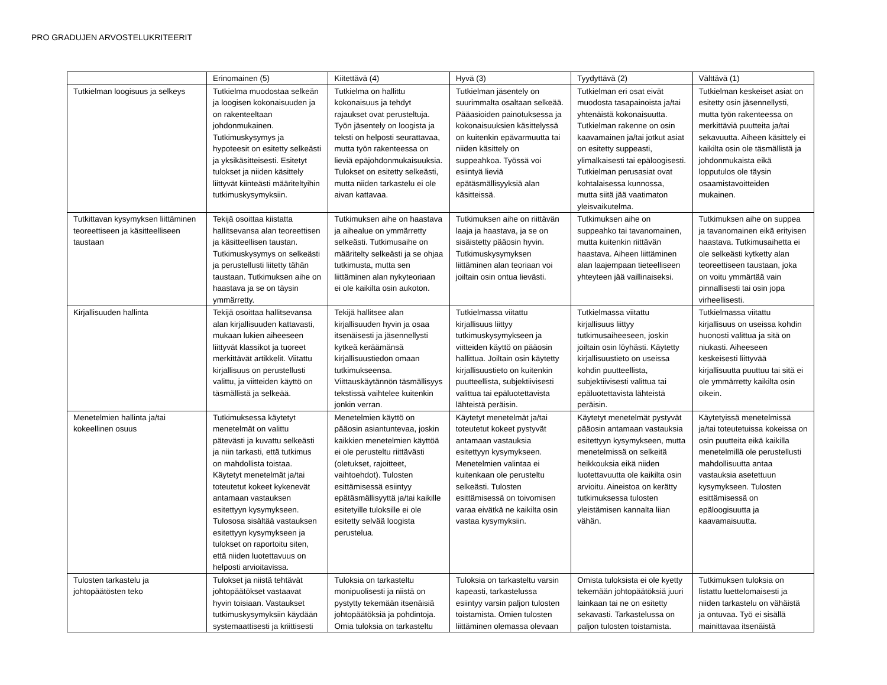PRO GRADUJEN ARVOSTELUKRITEERIT
| | Erinomainen (5) | Kiitettävä (4) | Hyvä (3) | Tyydyttävä (2) | Välttävä (1) |
| --- | --- | --- | --- | --- | --- |
| Tutkielman loogisuus ja selkeys | Tutkielma muodostaa selkeän ja loogisen kokonaisuuden ja on rakenteeltaan johdonmukainen. Tutkimuskysymys ja hypoteesit on esitetty selkeästi ja yksikäsitteisesti. Esitetyt tulokset ja niiden käsittely liittyvät kiinteästi määriteltyihin tutkimuskysymyksiin. | Tutkielma on hallittu kokonaisuus ja tehdyt rajaukset ovat perusteltuja. Työn jäsentely on loogista ja teksti on helposti seurattavaa, mutta työn rakenteessa on lieviä epäjohdonmukaisuuksia. Tulokset on esitetty selkeästi, mutta niiden tarkastelu ei ole aivan kattavaa. | Tutkielman jäsentely on suurimmalta osaltaan selkeää. Pääasioiden painotuksessa ja kokonaisuuksien käsittelyssä on kuitenkin epävarmuutta tai niiden käsittely on suppeahkoa. Työssä voi esiintyä lieviä epätäsmällisyyksiä alan käsitteissä. | Tutkielman eri osat eivät muodosta tasapainoista ja/tai yhtenäistä kokonaisuutta. Tutkielman rakenne on osin kaavamainen ja/tai jotkut asiat on esitetty suppeasti, ylimalkaisesti tai epäloogisesti. Tutkielman perusasiat ovat kohtalaisessa kunnossa, mutta siitä jää vaatimaton yleisvaikutelma. | Tutkielman keskeiset asiat on esitetty osin jäsennellysti, mutta työn rakenteessa on merkittäviä puutteita ja/tai sekavuutta. Aiheen käsittely ei kaikilta osin ole täsmällistä ja johdonmukaista eikä lopputulos ole täysin osaamistavoitteiden mukainen. |
| Tutkittavan kysymyksen liittäminen teoreettiseen ja käsitteelliseen taustaan | Tekijä osoittaa kiistatta hallitsevansa alan teoreettisen ja käsitteellisen taustan. Tutkimuskysymys on selkeästi ja perustellusti liitetty tähän taustaan. Tutkimuksen aihe on haastava ja se on täysin ymmärretty. | Tutkimuksen aihe on haastava ja aihealue on ymmärretty selkeästi. Tutkimusaihe on määritelty selkeästi ja se ohjaa tutkimusta, mutta sen liittäminen alan nykyteoriaan ei ole kaikilta osin aukoton. | Tutkimuksen aihe on riittävän laaja ja haastava, ja se on sisäistetty pääosin hyvin. Tutkimuskysymyksen liittäminen alan teoriaan voi joiltain osin ontua lievästi. | Tutkimuksen aihe on suppeahko tai tavanomainen, mutta kuitenkin riittävän haastava. Aiheen liittäminen alan laajempaan tieteelliseen yhteyteen jää vaillinaiseksi. | Tutkimuksen aihe on suppea ja tavanomainen eikä erityisen haastava. Tutkimusaihetta ei ole selkeästi kytketty alan teoreettiseen taustaan, joka on voitu ymmärtää vain pinnallisesti tai osin jopa virheellisesti. |
| Kirjallisuuden hallinta | Tekijä osoittaa hallitsevansa alan kirjallisuuden kattavasti, mukaan lukien aiheeseen liittyvät klassikot ja tuoreet merkittävät artikkelit. Viitattu kirjallisuus on perustellusti valittu, ja viitteiden käyttö on täsmällistä ja selkeää. | Tekijä hallitsee alan kirjallisuuden hyvin ja osaa itsenäisesti ja jäsennellysti kytkeä keräämänsä kirjallisuustiedon omaan tutkimukseensa. Viittauskäytännön täsmällisyys tekstissä vaihtelee kuitenkin jonkin verran. | Tutkielmassa viitattu kirjallisuus liittyy tutkimuskysymykseen ja viitteiden käyttö on pääosin hallittua. Joiltain osin käytetty kirjallisuustieto on kuitenkin puutteellista, subjektiivisesti valittua tai epäluotettavista lähteistä peräisin. | Tutkielmassa viitattu kirjallisuus liittyy tutkimusaiheeseen, joskin joiltain osin löyhästi. Käytetty kirjallisuustieto on useissa kohdin puutteellista, subjektiivisesti valittua tai epäluotettavista lähteistä peräisin. | Tutkielmassa viitattu kirjallisuus on useissa kohdin huonosti valittua ja sitä on niukasti. Aiheeseen keskeisesti liittyvää kirjallisuutta puuttuu tai sitä ei ole ymmärretty kaikilta osin oikein. |
| Menetelmien hallinta ja/tai kokeellinen osuus | Tutkimuksessa käytetyt menetelmät on valittu pätevästi ja kuvattu selkeästi ja niin tarkasti, että tutkimus on mahdollista toistaa. Käytetyt menetelmät ja/tai toteutetut kokeet kykenevät antamaan vastauksen esitettyyn kysymykseen. Tulososa sisältää vastauksen esitettyyn kysymykseen ja tulokset on raportoitu siten, että niiden luotettavuus on helposti arvioitavissa. | Menetelmien käyttö on pääosin asiantuntevaa, joskin kaikkien menetelmien käyttöä ei ole perusteltu riittävästi (oletukset, rajoitteet, vaihtoehdot). Tulosten esittämisessä esiintyy epätäsmällisyyttä ja/tai kaikille esitetyille tuloksille ei ole esitetty selvää loogista perustelua. | Käytetyt menetelmät ja/tai toteutetut kokeet pystyvät antamaan vastauksia esitettyyn kysymykseen. Menetelmien valintaa ei kuitenkaan ole perusteltu selkeästi. Tulosten esittämisessä on toivomisen varaa eivätkä ne kaikilta osin vastaa kysymyksiin. | Käytetyt menetelmät pystyvät pääosin antamaan vastauksia esitettyyn kysymykseen, mutta menetelmissä on selkeitä heikkouksia eikä niiden luotettavuutta ole kaikilta osin arvioitu. Aineistoa on kerätty tutkimuksessa tulosten yleistämisen kannalta liian vähän. | Käytetyissä menetelmissä ja/tai toteutetuissa kokeissa on osin puutteita eikä kaikilla menetelmillä ole perustellusti mahdollisuutta antaa vastauksia asetettuun kysymykseen. Tulosten esittämisessä on epäloogisuutta ja kaavamaisuutta. |
| Tulosten tarkastelu ja johtopäätösten teko | Tulokset ja niistä tehtävät johtopäätökset vastaavat hyvin toisiaan. Vastaukset tutkimuskysymyksiin käydään systemaattisesti ja kriittisesti | Tuloksia on tarkasteltu monipuolisesti ja niistä on pystytty tekemään itsenäisiä johtopäätöksiä ja pohdintoja. Omia tuloksia on tarkasteltu | Tuloksia on tarkasteltu varsin kapeasti, tarkastelussa esiintyy varsin paljon tulosten toistamista. Omien tulosten liittäminen olemassa olevaan | Omista tuloksista ei ole kyetty tekemään johtopäätöksiä juuri lainkaan tai ne on esitetty sekavasti. Tarkastelussa on paljon tulosten toistamista. | Tutkimuksen tuloksia on listattu luettelomaisesti ja niiden tarkastelu on vähäistä ja ontuvaa. Työ ei sisällä mainittavaa itsenäistä |